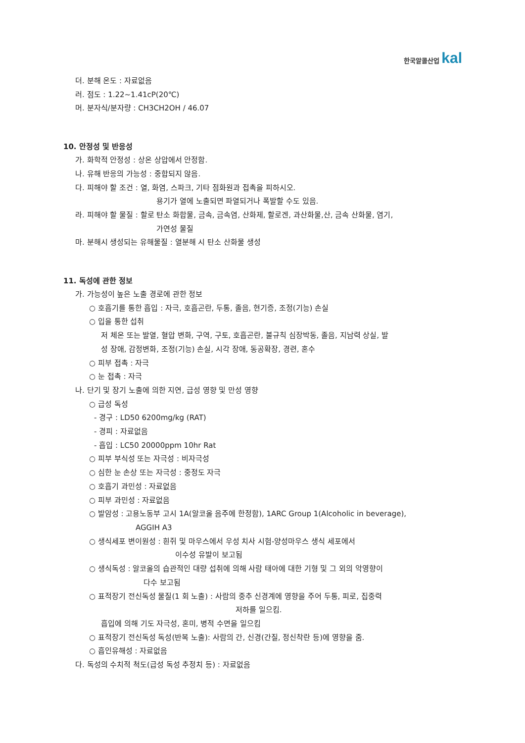한국알콜산업 kal
더. 분해 온도 : 자료없음
러. 점도 : 1.22~1.41cP(20℃)
머. 분자식/분자량 : CH3CH2OH / 46.07
10. 안정성 및 반응성
가. 화학적 안정성 : 상온 상압에서 안정함.
나. 유해 반응의 가능성 : 중합되지 않음.
다. 피해야 할 조건 : 열, 화염, 스파크, 기타 점화원과 접촉을 피하시오.
용기가 열에 노출되면 파열되거나 폭발할 수도 있음.
라. 피해야 할 물질 : 할로 탄소 화합물, 금속, 금속염, 산화제, 할로겐, 과산화물,산, 금속 산화물, 염기,
가연성 물질
마. 분해시 생성되는 유해물질 : 열분해 시 탄소 산화물 생성
11. 독성에 관한 정보
가. 가능성이 높은 노출 경로에 관한 정보
○ 호흡기를 통한 흡입 : 자극, 호흡곤란, 두통, 졸음, 현기증, 조정(기능) 손실
○ 입을 통한 섭취
저 체온 또는 발열, 혈압 변화, 구역, 구토, 호흡곤란, 불규칙 심장박동, 졸음, 지남력 상실, 발
성 장애, 감정변화, 조정(기능) 손실, 시각 장애, 동공확장, 경련, 혼수
○ 피부 접촉 : 자극
○ 눈 접촉 : 자극
나. 단기 및 장기 노출에 의한 지연, 급성 영향 및 만성 영향
○ 급성 독성
- 경구 : LD50 6200mg/kg (RAT)
- 경피 : 자료없음
- 흡입 : LC50 20000ppm 10hr Rat
○ 피부 부식성 또는 자극성 : 비자극성
○ 심한 눈 손상 또는 자극성 : 중정도 자극
○ 호흡기 과민성 : 자료없음
○ 피부 과민성 : 자료없음
○ 발암성 : 고용노동부 고시 1A(알코올 음주에 한정함), 1ARC Group 1(Alcoholic in beverage),
AGGIH A3
○ 생식세포 변이원성 : 흰쥐 및 마우스에서 우성 치사 시험-양성마우스 생식 세포에서
이수성 유발이 보고됨
○ 생식독성 : 알코올의 습관적인 대량 섭취에 의해 사람 태아에 대한 기형 및 그 외의 악영향이
다수 보고됨
○ 표적장기 전신독성 물질(1 회 노출) : 사람의 중추 신경계에 영향을 주어 두통, 피로, 집중력
저하를 일으킴.
흡입에 의해 기도 자극성, 혼미, 병적 수면을 일으킴
○ 표적장기 전신독성 독성(반복 노출): 사람의 간, 신경(간질, 정신착란 등)에 영향을 줌.
○ 흡인유해성 : 자료없음
다. 독성의 수치적 척도(급성 독성 추정치 등) : 자료없음